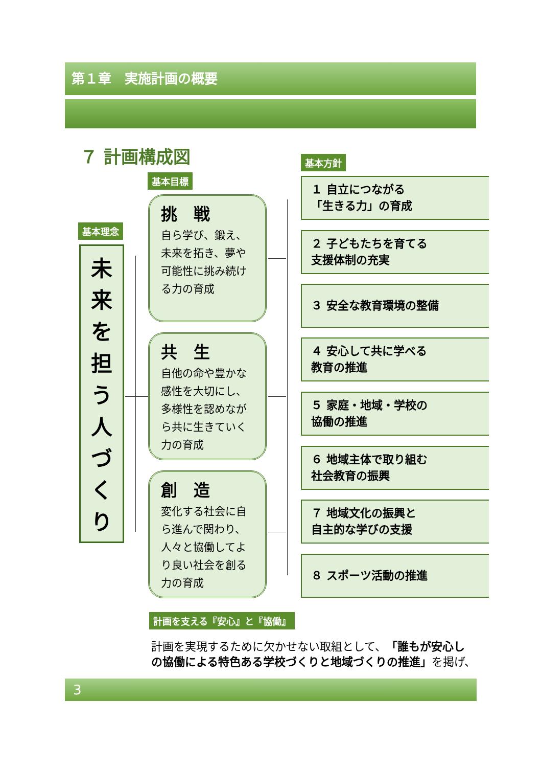第１章　実施計画の概要
７ 計画構成図 基本方針
基本目標
基本理念
未
来
を
担
う
人
づ
く
り
挑　戦
自ら学び、鍛え、未来を拓き、夢や可能性に挑み続ける力の育成
共　生
自他の命や豊かな感性を大切にし、多様性を認めながら共に生きていく力の育成
創　造
変化する社会に自ら進んで関わり、人々と協働してより良い社会を創る力の育成
１ 自立につながる
「生きる力」の育成
２ 子どもたちを育てる
支援体制の充実
３ 安全な教育環境の整備
４ 安心して共に学べる
教育の推進
５ 家庭・地域・学校の
協働の推進
６ 地域主体で取り組む
社会教育の振興
７ 地域文化の振興と
自主的な学びの支援
８ スポーツ活動の推進
計画を支える『安心』と『協働』
計画を実現するために欠かせない取組として、「誰もが安心し
の協働による特色ある学校づくりと地域づくりの推進」を掲げ、
3